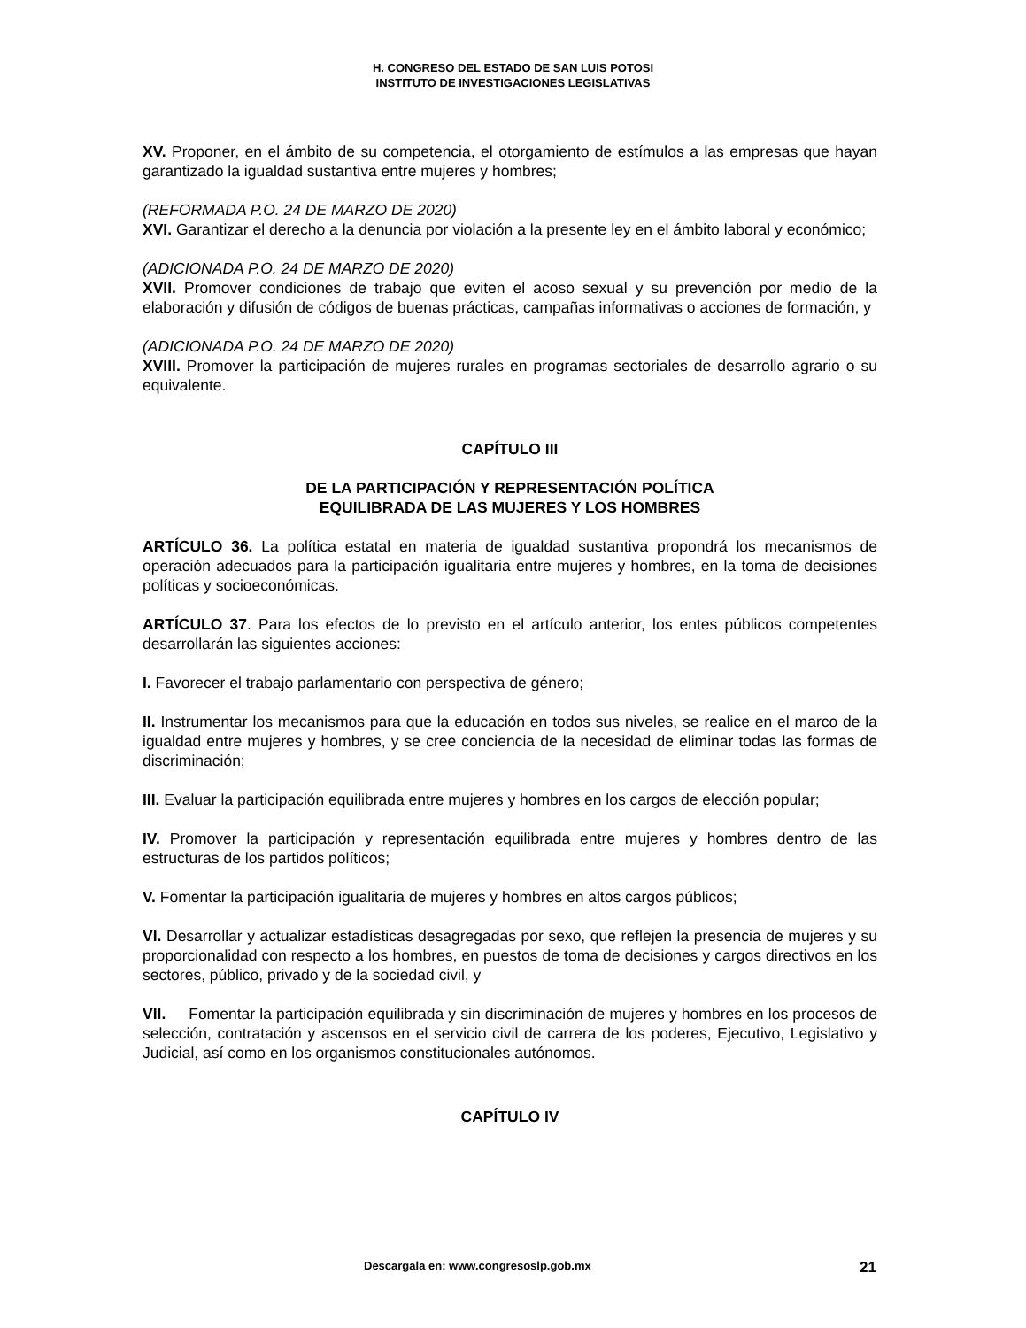H. CONGRESO DEL ESTADO DE SAN LUIS POTOSI
INSTITUTO DE INVESTIGACIONES LEGISLATIVAS
XV. Proponer, en el ámbito de su competencia, el otorgamiento de estímulos a las empresas que hayan garantizado la igualdad sustantiva entre mujeres y hombres;
(REFORMADA P.O. 24 DE MARZO DE 2020)
XVI. Garantizar el derecho a la denuncia por violación a la presente ley en el ámbito laboral y económico;
(ADICIONADA P.O. 24 DE MARZO DE 2020)
XVII. Promover condiciones de trabajo que eviten el acoso sexual y su prevención por medio de la elaboración y difusión de códigos de buenas prácticas, campañas informativas o acciones de formación, y
(ADICIONADA P.O. 24 DE MARZO DE 2020)
XVIII. Promover la participación de mujeres rurales en programas sectoriales de desarrollo agrario o su equivalente.
CAPÍTULO III
DE LA PARTICIPACIÓN Y REPRESENTACIÓN POLÍTICA
EQUILIBRADA DE LAS MUJERES Y LOS HOMBRES
ARTÍCULO 36. La política estatal en materia de igualdad sustantiva propondrá los mecanismos de operación adecuados para la participación igualitaria entre mujeres y hombres, en la toma de decisiones políticas y socioeconómicas.
ARTÍCULO 37. Para los efectos de lo previsto en el artículo anterior, los entes públicos competentes desarrollarán las siguientes acciones:
I. Favorecer el trabajo parlamentario con perspectiva de género;
II. Instrumentar los mecanismos para que la educación en todos sus niveles, se realice en el marco de la igualdad entre mujeres y hombres, y se cree conciencia de la necesidad de eliminar todas las formas de discriminación;
III. Evaluar la participación equilibrada entre mujeres y hombres en los cargos de elección popular;
IV. Promover la participación y representación equilibrada entre mujeres y hombres dentro de las estructuras de los partidos políticos;
V. Fomentar la participación igualitaria de mujeres y hombres en altos cargos públicos;
VI. Desarrollar y actualizar estadísticas desagregadas por sexo, que reflejen la presencia de mujeres y su proporcionalidad con respecto a los hombres, en puestos de toma de decisiones y cargos directivos en los sectores, público, privado y de la sociedad civil, y
VII. Fomentar la participación equilibrada y sin discriminación de mujeres y hombres en los procesos de selección, contratación y ascensos en el servicio civil de carrera de los poderes, Ejecutivo, Legislativo y Judicial, así como en los organismos constitucionales autónomos.
CAPÍTULO IV
Descargala en: www.congresoslp.gob.mx 21